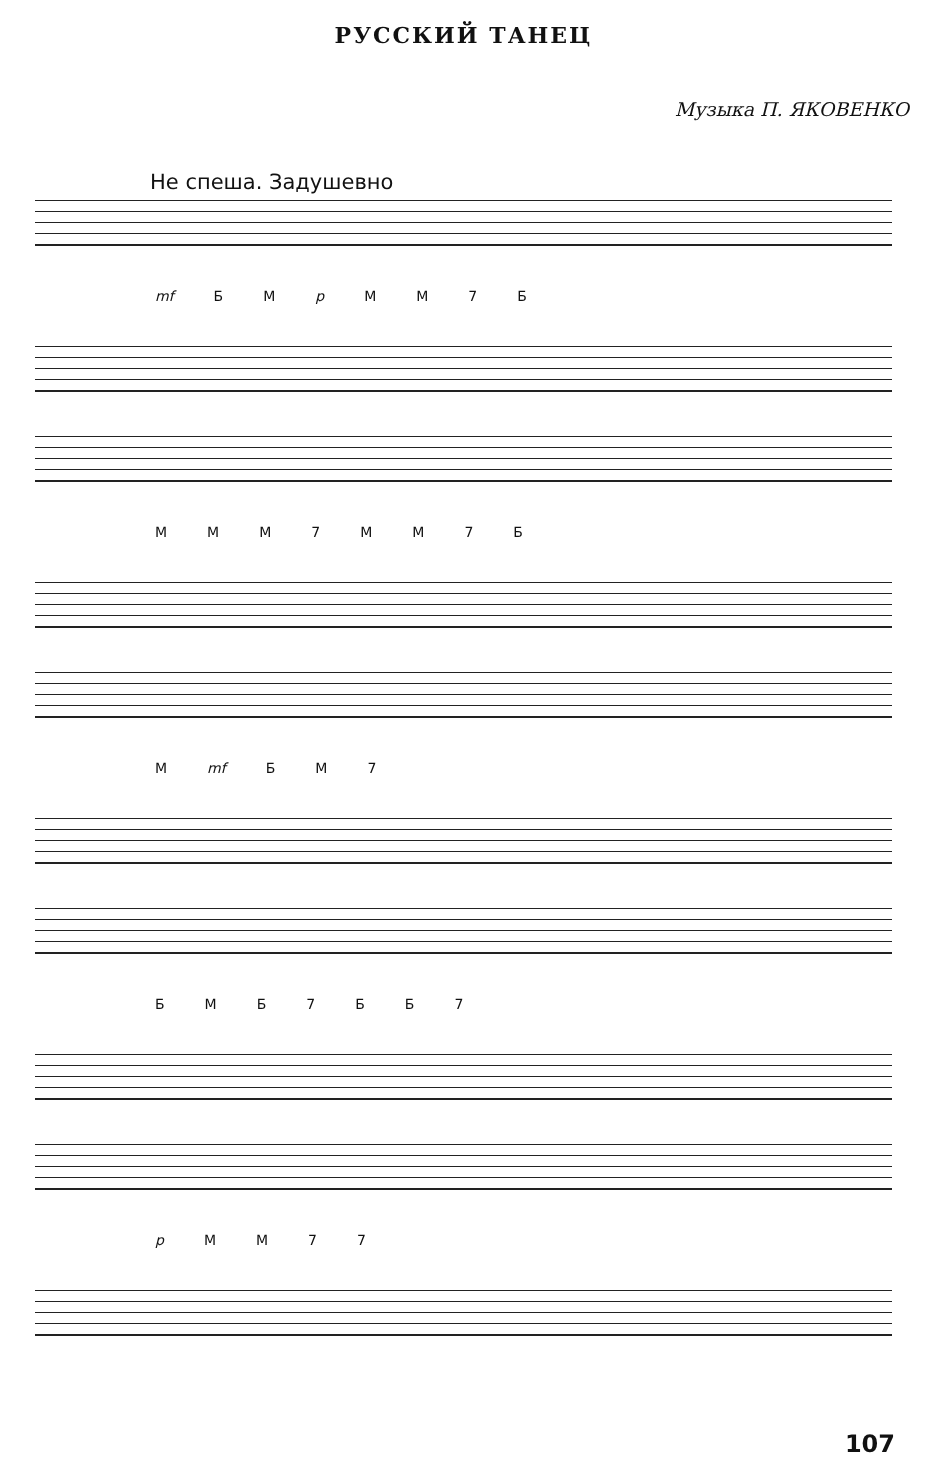РУССКИЙ ТАНЕЦ
Музыка П. ЯКОВЕНКО
Не спеша. Задушевно
mf Б М p М М 7 Б
М М М 7 М М 7 Б
М mf Б М 7
Б М Б 7 Б Б 7
p М М 7 7
107